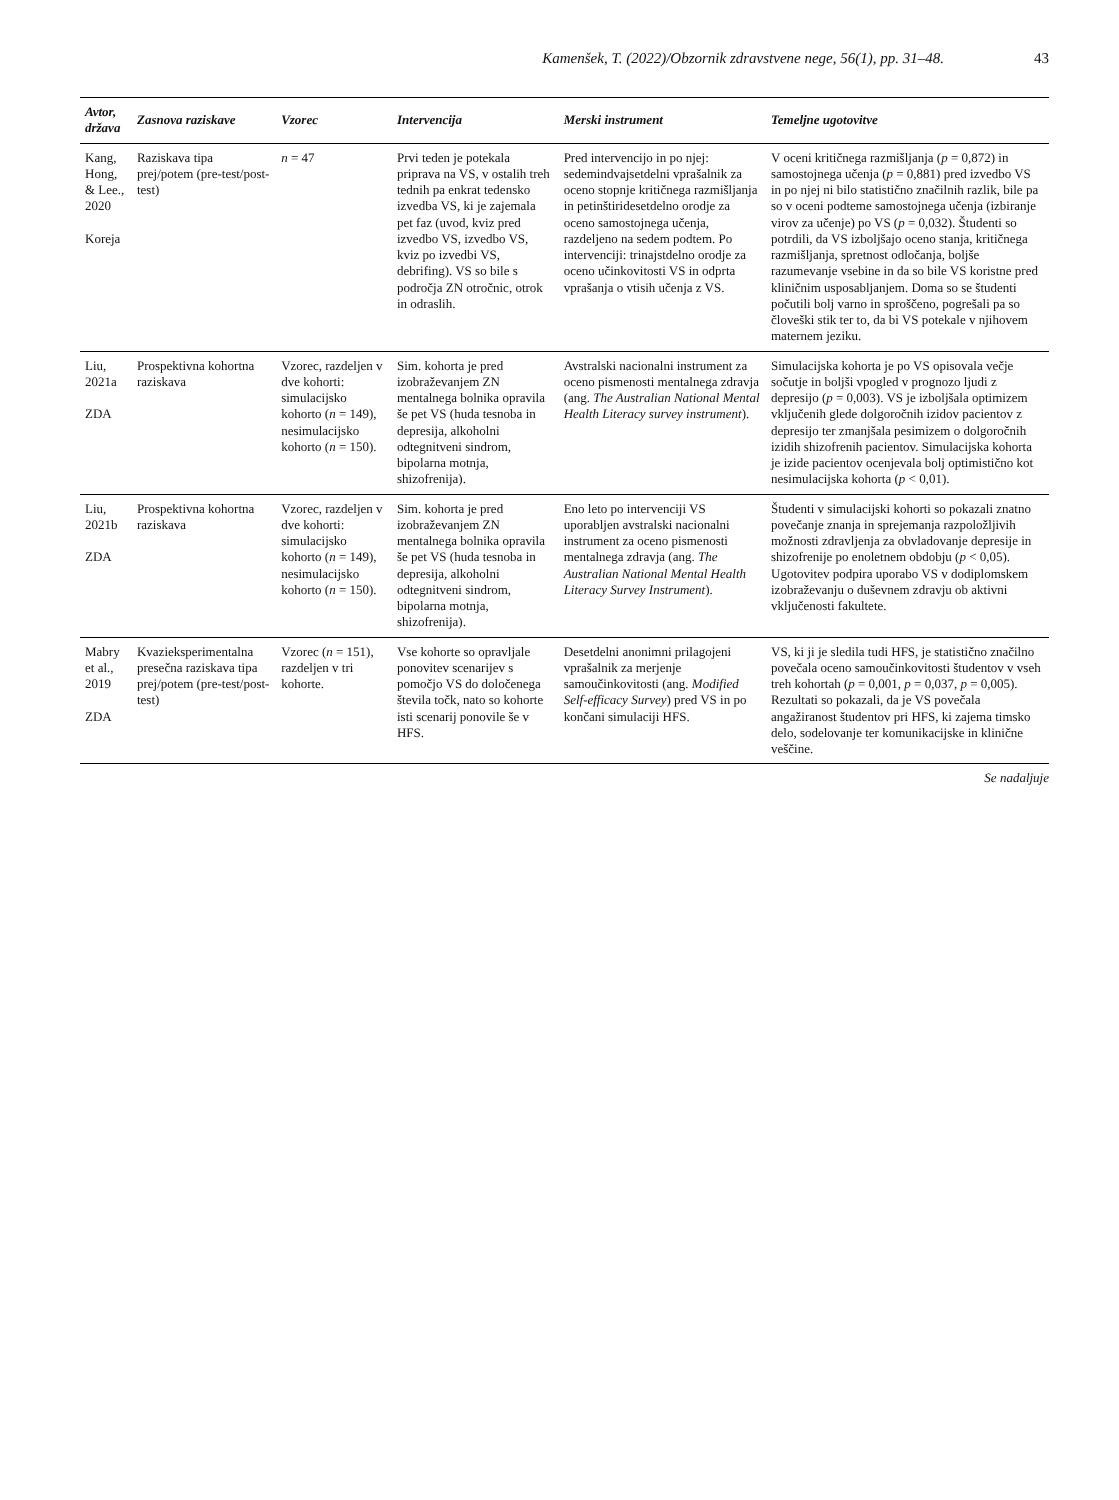Kamenšek, T. (2022)/Obzornik zdravstvene nege, 56(1), pp. 31–48. 43
| Avtor, država | Zasnova raziskave | Vzorec | Intervencija | Merski instrument | Temeljne ugotovitve |
| --- | --- | --- | --- | --- | --- |
| Kang, Hong, & Lee., 2020 Koreja | Raziskava tipa prej/potem (pre-test/post-test) | n = 47 | Prvi teden je potekala priprava na VS, v ostalih treh tednih pa enkrat tedensko izvedba VS, ki je zajemala pet faz (uvod, kviz pred izvedbo VS, izvedbo VS, kviz po izvedbi VS, debrifing). VS so bile s področja ZN otročnic, otrok in odraslih. | Pred intervencijo in po njej: sedemindvajsetdelni vprašalnik za oceno stopnje kritičnega razmišljanja in petinštiridesetdelno orodje za oceno samostojnega učenja, razdeljeno na sedem podtem. Po intervenciji: trinajstdelno orodje za oceno učinkovitosti VS in odprta vprašanja o vtisih učenja z VS. | V oceni kritičnega razmišljanja ( p = 0,872) in samostojnega učenja ( p = 0,881) pred izvedbo VS in po njej ni bilo statistično značilnih razlik, bile pa so v oceni podteme samostojnega učenja (izbiranje virov za učenje) po VS ( p = 0,032). Študenti so potrdili, da VS izboljšajo oceno stanja, kritičnega razmišljanja, spretnost odločanja, boljše razumevanje vsebine in da so bile VS koristne pred kliničnim usposabljanjem. Doma so se študenti počutili bolj varno in sproščeno, pogrešali pa so človeški stik ter to, da bi VS potekale v njihovem maternem jeziku. |
| Liu, 2021a ZDA | Prospektivna kohortna raziskava | Vzorec, razdeljen v dve kohorti: simulacijsko kohorto ( n = 149), nesimulacijsko kohorto ( n = 150). | Sim. kohorta je pred izobraževanjem ZN mentalnega bolnika opravila še pet VS (huda tesnoba in depresija, alkoholni odtegnitveni sindrom, bipolarna motnja, shizofrenija). | Avstralski nacionalni instrument za oceno pismenosti mentalnega zdravja (ang. The Australian National Mental Health Literacy survey instrument ). | Simulacijska kohorta je po VS opisovala večje sočutje in boljši vpogled v prognozo ljudi z depresijo ( p = 0,003). VS je izboljšala optimizem vključenih glede dolgoročnih izidov pacientov z depresijo ter zmanjšala pesimizem o dolgoročnih izidih shizofrenih pacientov. Simulacijska kohorta je izide pacientov ocenjevala bolj optimistično kot nesimulacijska kohorta ( p < 0,01). |
| Liu, 2021b ZDA | Prospektivna kohortna raziskava | Vzorec, razdeljen v dve kohorti: simulacijsko kohorto ( n = 149), nesimulacijsko kohorto ( n = 150). | Sim. kohorta je pred izobraževanjem ZN mentalnega bolnika opravila še pet VS (huda tesnoba in depresija, alkoholni odtegnitveni sindrom, bipolarna motnja, shizofrenija). | Eno leto po intervenciji VS uporabljen avstralski nacionalni instrument za oceno pismenosti mentalnega zdravja (ang. The Australian National Mental Health Literacy Survey Instrument ). | Študenti v simulacijski kohorti so pokazali znatno povečanje znanja in sprejemanja razpoložljivih možnosti zdravljenja za obvladovanje depresije in shizofrenije po enoletnem obdobju ( p < 0,05). Ugotovitev podpira uporabo VS v dodiplomskem izobraževanju o duševnem zdravju ob aktivni vključenosti fakultete. |
| Mabry et al., 2019 ZDA | Kvazieksperimentalna presečna raziskava tipa prej/potem (pre-test/post-test) | Vzorec ( n = 151), razdeljen v tri kohorte. | Vse kohorte so opravljale ponovitev scenarijev s pomočjo VS do določenega števila točk, nato so kohorte isti scenarij ponovile še v HFS. | Desetdelni anonimni prilagojeni vprašalnik za merjenje samoučinkovitosti (ang. Modified Self-efficacy Survey ) pred VS in po končani simulaciji HFS. | VS, ki ji je sledila tudi HFS, je statistično značilno povečala oceno samoučinkovitosti študentov v vseh treh kohortah ( p = 0,001, p = 0,037, p = 0,005). Rezultati so pokazali, da je VS povečala angažiranost študentov pri HFS, ki zajema timsko delo, sodelovanje ter komunikacijske in klinične veščine. |
Se nadaljuje